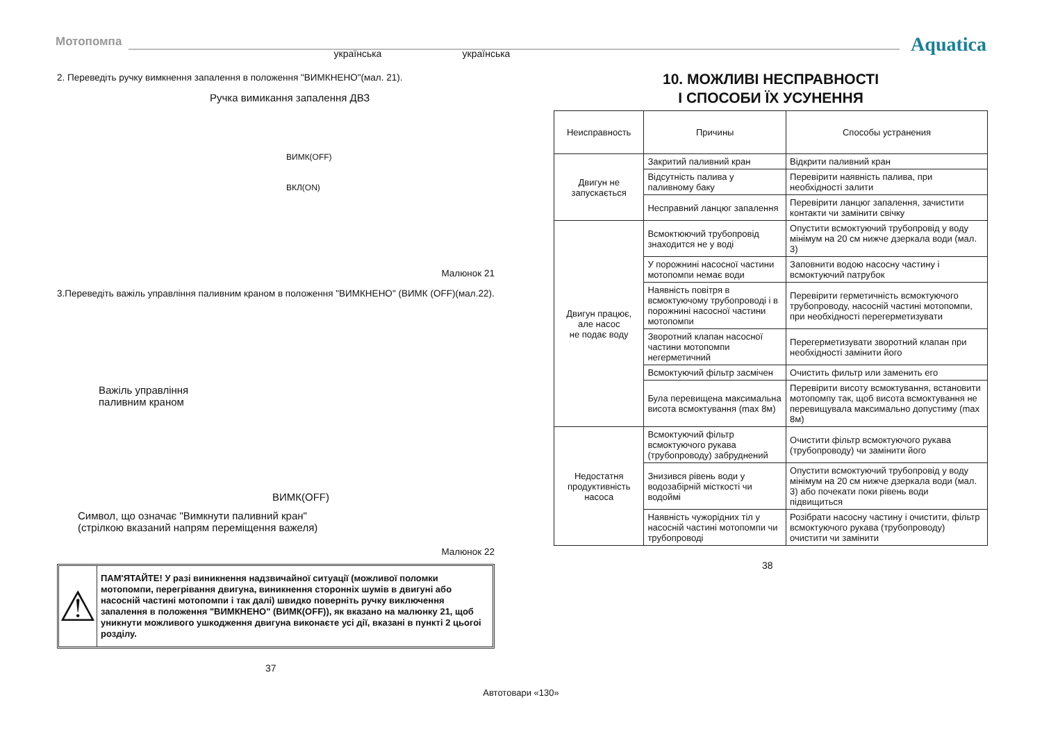Мотопомпа
українська
українська
Aquatica
2. Переведіть ручку вимкнення запалення в положення "ВИМКНЕНО"(мал. 21).
Ручка вимикання запалення ДВЗ
ВИМК(OFF)
ВКЛ(ON)
Малюнок 21
3.Переведіть важіль управління паливним краном в положення "ВИМКНЕНО" (ВИМК (OFF)(мал.22).
Важіль управління
паливним краном
ВИМК(OFF)
Символ, що означає "Вимкнути паливний кран"
(стрілкою вказаний напрям переміщення важеля)
Малюнок 22
⚠
ПАМ'ЯТАЙТЕ! У разі виникнення надзвичайної ситуації (можливої поломки мотопомпи, перегрівання двигуна, виникнення сторонніх шумів в двигуні або насосній частині мотопомпи і так далі) швидко поверніть ручку виключення запалення в положення "ВИМКНЕНО" (ВИМК(OFF)), як вказано на малюнку 21, щоб уникнути можливого ушкодження двигуна виконаєте усі дії, вказані в пункті 2 цьогоі розділу.
37
10. МОЖЛИВІ НЕСПРАВНОСТІ
І СПОСОБИ ЇХ УСУНЕННЯ
| Неисправность | Причины | Способы устранения |
| --- | --- | --- |
| Двигун не запускається | Закритий паливний кран | Відкрити паливний кран |
| | Відсутність палива у паливному баку | Перевірити наявність палива, при необхідності залити |
| | Несправний ланцюг запалення | Перевірити ланцюг запалення, зачистити контакти чи замінити свічку |
| Двигун працює, але насос не подає воду | Всмоктюючий трубопровід знаходится не у воді | Опустити всмоктуючий трубопровід у воду мінімум на 20 см нижче дзеркала води (мал. 3) |
| | У порожнині насосної частини мотопомпи немає води | Заповнити водою насосну частину і всмоктуючий патрубок |
| | Наявність повітря в всмоктуючому трубопроводі і в порожнині насосної частини мотопомпи | Перевірити герметичність всмоктуючого трубопроводу, насосній частині мотопомпи, при необхідності перегерметизувати |
| | Зворотний клапан насосної частини мотопомпи негерметичний | Перегерметизувати зворотний клапан при необхідності замінити його |
| | Всмоктуючий фільтр засмічен | Очистить фильтр или заменить его |
| | Була перевищена максимальна висота всмоктування (max 8м) | Перевірити висоту всмоктування, встановити мотопомпу так, щоб висота всмоктування не перевищувала максимально допустиму (max 8м) |
| Недостатня продуктивність насоса | Всмоктуючий фільтр всмоктуючого рукава (трубопроводу) забруднений | Очистити фільтр всмоктуючого рукава (трубопроводу) чи замінити його |
| | Знизився рівень води у водозабірній місткості чи водоймі | Опустити всмоктуючий трубопровід у воду мінімум на 20 см нижче дзеркала води (мал. 3) або почекати поки рівень води підвищиться |
| | Наявність чужорідних тіл у насосній частині мотопомпи чи трубопроводі | Розібрати насосну частину і очистити, фільтр всмоктуючого рукава (трубопроводу) очистити чи замінити |
38
Автотовари «130»